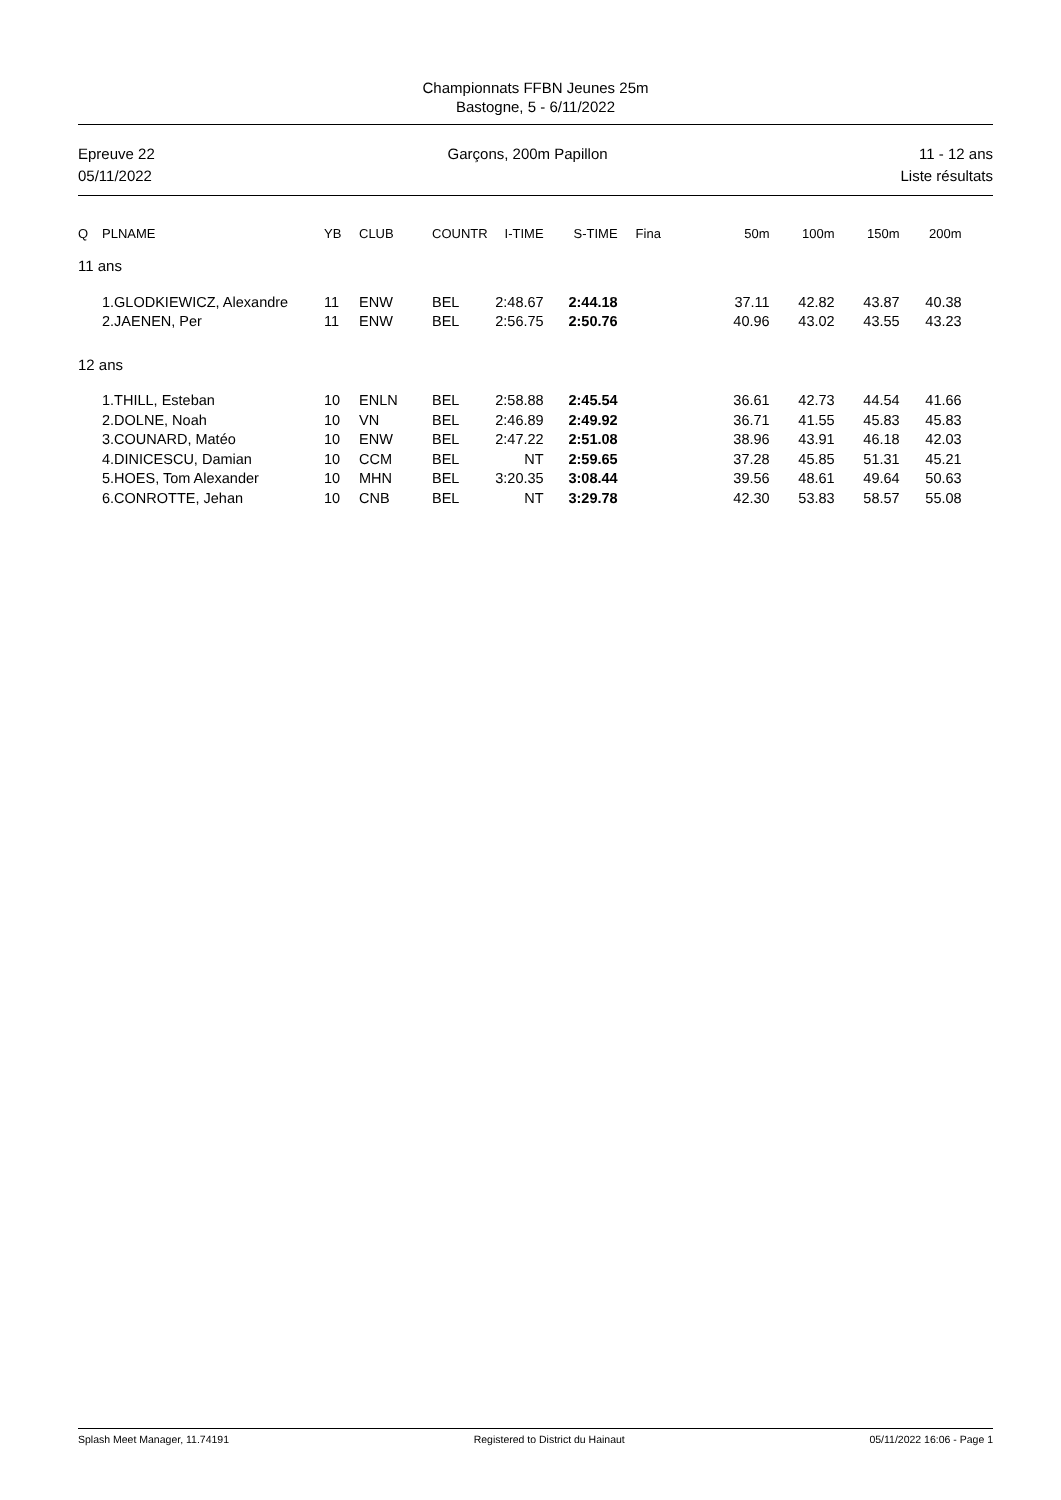Championnats FFBN Jeunes 25m
Bastogne, 5 - 6/11/2022
Epreuve 22
05/11/2022
Garçons, 200m Papillon 11 - 12 ans
Liste résultats
| Q | PLNAME | YB | CLUB | COUNTR | I-TIME | S-TIME | Fina | 50m | 100m | 150m | 200m | |
| --- | --- | --- | --- | --- | --- | --- | --- | --- | --- | --- | --- | --- |
| 11 ans | | | | | | | | | | | | |
| | 1.GLODKIEWICZ, Alexandre | 11 | ENW | BEL | 2:48.67 | 2:44.18 | | 37.11 | 42.82 | 43.87 | 40.38 | |
| | 2.JAENEN, Per | 11 | ENW | BEL | 2:56.75 | 2:50.76 | | 40.96 | 43.02 | 43.55 | 43.23 | |
| 12 ans | | | | | | | | | | | | |
| | 1.THILL, Esteban | 10 | ENLN | BEL | 2:58.88 | 2:45.54 | | 36.61 | 42.73 | 44.54 | 41.66 | |
| | 2.DOLNE, Noah | 10 | VN | BEL | 2:46.89 | 2:49.92 | | 36.71 | 41.55 | 45.83 | 45.83 | |
| | 3.COUNARD, Matéo | 10 | ENW | BEL | 2:47.22 | 2:51.08 | | 38.96 | 43.91 | 46.18 | 42.03 | |
| | 4.DINICESCU, Damian | 10 | CCM | BEL | NT | 2:59.65 | | 37.28 | 45.85 | 51.31 | 45.21 | |
| | 5.HOES, Tom Alexander | 10 | MHN | BEL | 3:20.35 | 3:08.44 | | 39.56 | 48.61 | 49.64 | 50.63 | |
| | 6.CONROTTE, Jehan | 10 | CNB | BEL | NT | 3:29.78 | | 42.30 | 53.83 | 58.57 | 55.08 | |
Splash Meet Manager, 11.74191 Registered to District du Hainaut 05/11/2022 16:06 - Page 1